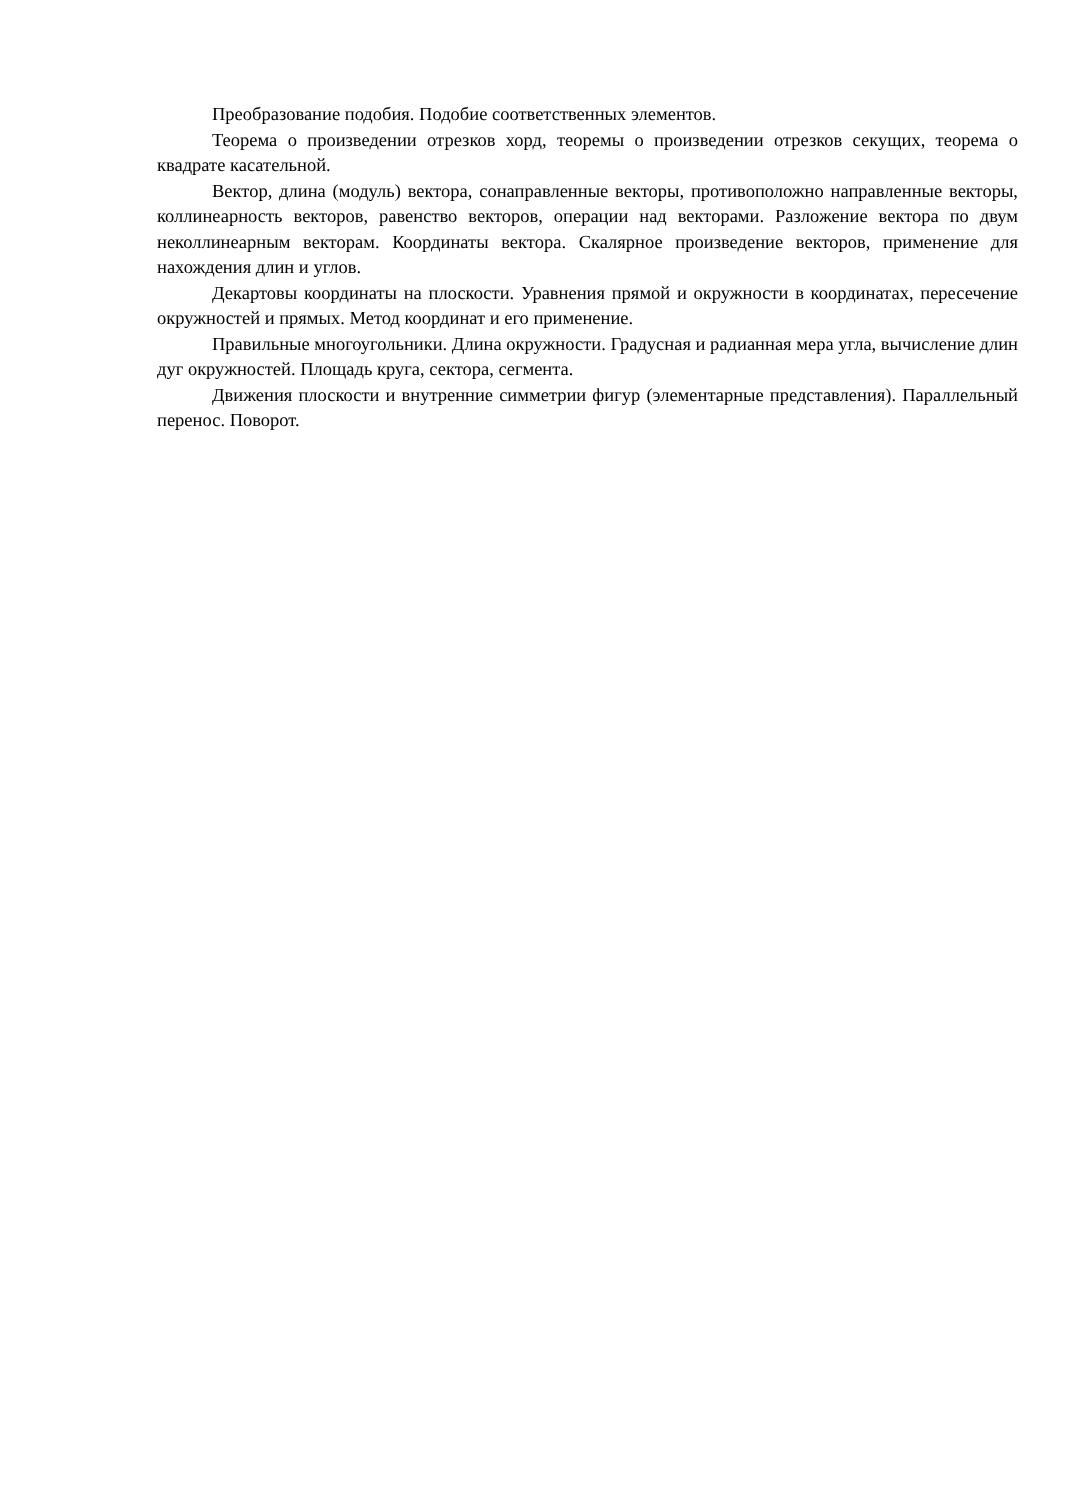Преобразование подобия. Подобие соответственных элементов.
Теорема о произведении отрезков хорд, теоремы о произведении отрезков секущих, теорема о квадрате касательной.
Вектор, длина (модуль) вектора, сонаправленные векторы, противоположно направленные векторы, коллинеарность векторов, равенство векторов, операции над векторами. Разложение вектора по двум неколлинеарным векторам. Координаты вектора. Скалярное произведение векторов, применение для нахождения длин и углов.
Декартовы координаты на плоскости. Уравнения прямой и окружности в координатах, пересечение окружностей и прямых. Метод координат и его применение.
Правильные многоугольники. Длина окружности. Градусная и радианная мера угла, вычисление длин дуг окружностей. Площадь круга, сектора, сегмента.
Движения плоскости и внутренние симметрии фигур (элементарные представления). Параллельный перенос. Поворот.